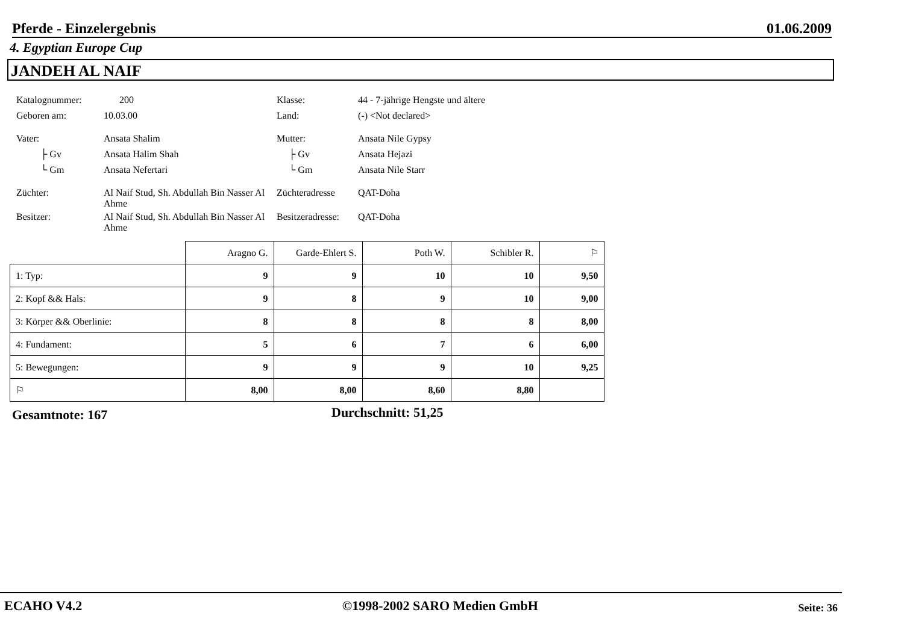Pferde - Einzelergebnis 01.06.2009
4. Egyptian Europe Cup
JANDEH AL NAIF
| Katalognummer: | 200 | | Klasse: | 44 - 7-jährige Hengste und ältere |
| Geboren am: | 10.03.00 | | Land: | (-) <Not declared> |
| Vater: | Ansata Shalim | | Mutter: | Ansata Nile Gypsy |
| ├ Gv | Ansata Halim Shah | | ├ Gv | Ansata Hejazi |
| └ Gm | Ansata Nefertari | | └ Gm | Ansata Nile Starr |
| Züchter: | Al Naif Stud, Sh. Abdullah Bin Nasser Al Ahme | | Züchteradresse | QAT-Doha |
| Besitzer: | Al Naif Stud, Sh. Abdullah Bin Nasser Al Ahme | | Besitzeradresse: | QAT-Doha |
| | Aragno G. | Garde-Ehlert S. | Poth W. | Schibler R. | ⚐ |
| --- | --- | --- | --- | --- | --- |
| 1: Typ: | 9 | 9 | 10 | 10 | 9,50 |
| 2: Kopf && Hals: | 9 | 8 | 9 | 10 | 9,00 |
| 3: Körper && Oberlinie: | 8 | 8 | 8 | 8 | 8,00 |
| 4: Fundament: | 5 | 6 | 7 | 6 | 6,00 |
| 5: Bewegungen: | 9 | 9 | 9 | 10 | 9,25 |
| ⚐ | 8,00 | 8,00 | 8,60 | 8,80 | |
Gesamtnote: 167 Durchschnitt: 51,25
ECAHO V4.2 ©1998-2002 SARO Medien GmbH Seite: 36